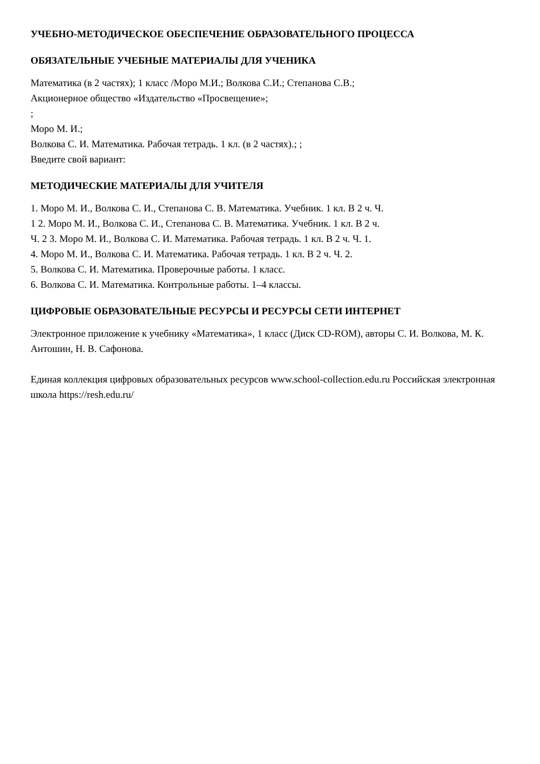УЧЕБНО-МЕТОДИЧЕСКОЕ ОБЕСПЕЧЕНИЕ ОБРАЗОВАТЕЛЬНОГО ПРОЦЕССА
ОБЯЗАТЕЛЬНЫЕ УЧЕБНЫЕ МАТЕРИАЛЫ ДЛЯ УЧЕНИКА
Математика (в 2 частях); 1 класс /Моро М.И.; Волкова С.И.; Степанова С.В.;
Акционерное общество «Издательство «Просвещение»;
;
Моро М. И.;
Волкова С. И. Математика. Рабочая тетрадь. 1 кл. (в 2 частях).; ;
Введите свой вариант:
МЕТОДИЧЕСКИЕ МАТЕРИАЛЫ ДЛЯ УЧИТЕЛЯ
1. Моро М. И., Волкова С. И., Степанова С. В. Математика. Учебник. 1 кл. В 2 ч. Ч.
1 2. Моро М. И., Волкова С. И., Степанова С. В. Математика. Учебник. 1 кл. В 2 ч.
Ч. 2 3. Моро М. И., Волкова С. И. Математика. Рабочая тетрадь. 1 кл. В 2 ч. Ч. 1.
4. Моро М. И., Волкова С. И. Математика. Рабочая тетрадь. 1 кл. В 2 ч. Ч. 2.
5. Волкова С. И. Математика. Проверочные работы. 1 класс.
6. Волкова С. И. Математика. Контрольные работы. 1–4 классы.
ЦИФРОВЫЕ ОБРАЗОВАТЕЛЬНЫЕ РЕСУРСЫ И РЕСУРСЫ СЕТИ ИНТЕРНЕТ
Электронное приложение к учебнику «Математика», 1 класс (Диск CD-ROM), авторы С. И. Волкова, М. К. Антошин, Н. В. Сафонова.
Единая коллекция цифровых образовательных ресурсов www.school-collection.edu.ru Российская электронная школа https://resh.edu.ru/